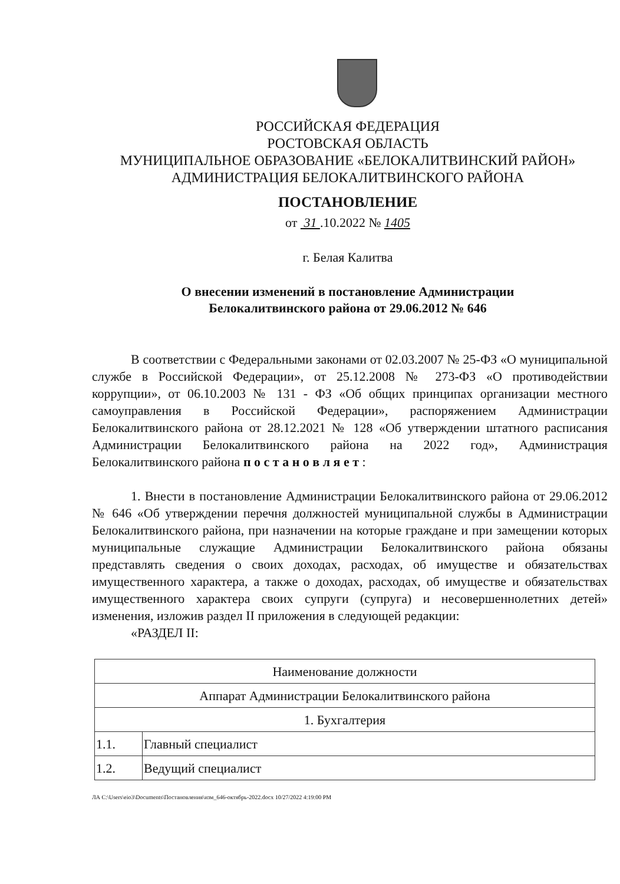РОССИЙСКАЯ ФЕДЕРАЦИЯ
РОСТОВСКАЯ ОБЛАСТЬ
МУНИЦИПАЛЬНОЕ ОБРАЗОВАНИЕ «БЕЛОКАЛИТВИНСКИЙ РАЙОН»
АДМИНИСТРАЦИЯ БЕЛОКАЛИТВИНСКОГО РАЙОНА
ПОСТАНОВЛЕНИЕ
от 31 .10.2022 № 1405
г. Белая Калитва
О внесении изменений в постановление Администрации
Белокалитвинского района от 29.06.2012 № 646
В соответствии с Федеральными законами от 02.03.2007 № 25-ФЗ «О муниципальной службе в Российской Федерации», от 25.12.2008 № 273-ФЗ «О противодействии коррупции», от 06.10.2003 № 131 - ФЗ «Об общих принципах организации местного самоуправления в Российской Федерации», распоряжением Администрации Белокалитвинского района от 28.12.2021 № 128 «Об утверждении штатного расписания Администрации Белокалитвинского района на 2022 год», Администрация Белокалитвинского района п о с т а н о в л я е т :
1. Внести в постановление Администрации Белокалитвинского района от 29.06.2012 № 646 «Об утверждении перечня должностей муниципальной службы в Администрации Белокалитвинского района, при назначении на которые граждане и при замещении которых муниципальные служащие Администрации Белокалитвинского района обязаны представлять сведения о своих доходах, расходах, об имуществе и обязательствах имущественного характера, а также о доходах, расходах, об имуществе и обязательствах имущественного характера своих супруги (супруга) и несовершеннолетних детей» изменения, изложив раздел II приложения в следующей редакции:
«РАЗДЕЛ II:
| Наименование должности | |
| Аппарат Администрации Белокалитвинского района | |
| 1. Бухгалтерия | |
| 1.1. | Главный специалист |
| 1.2. | Ведущий специалист |
ЛА C:\Users\eio3\Documents\Постановления\изм_646-октябрь-2022.docx 10/27/2022 4:19:00 PM